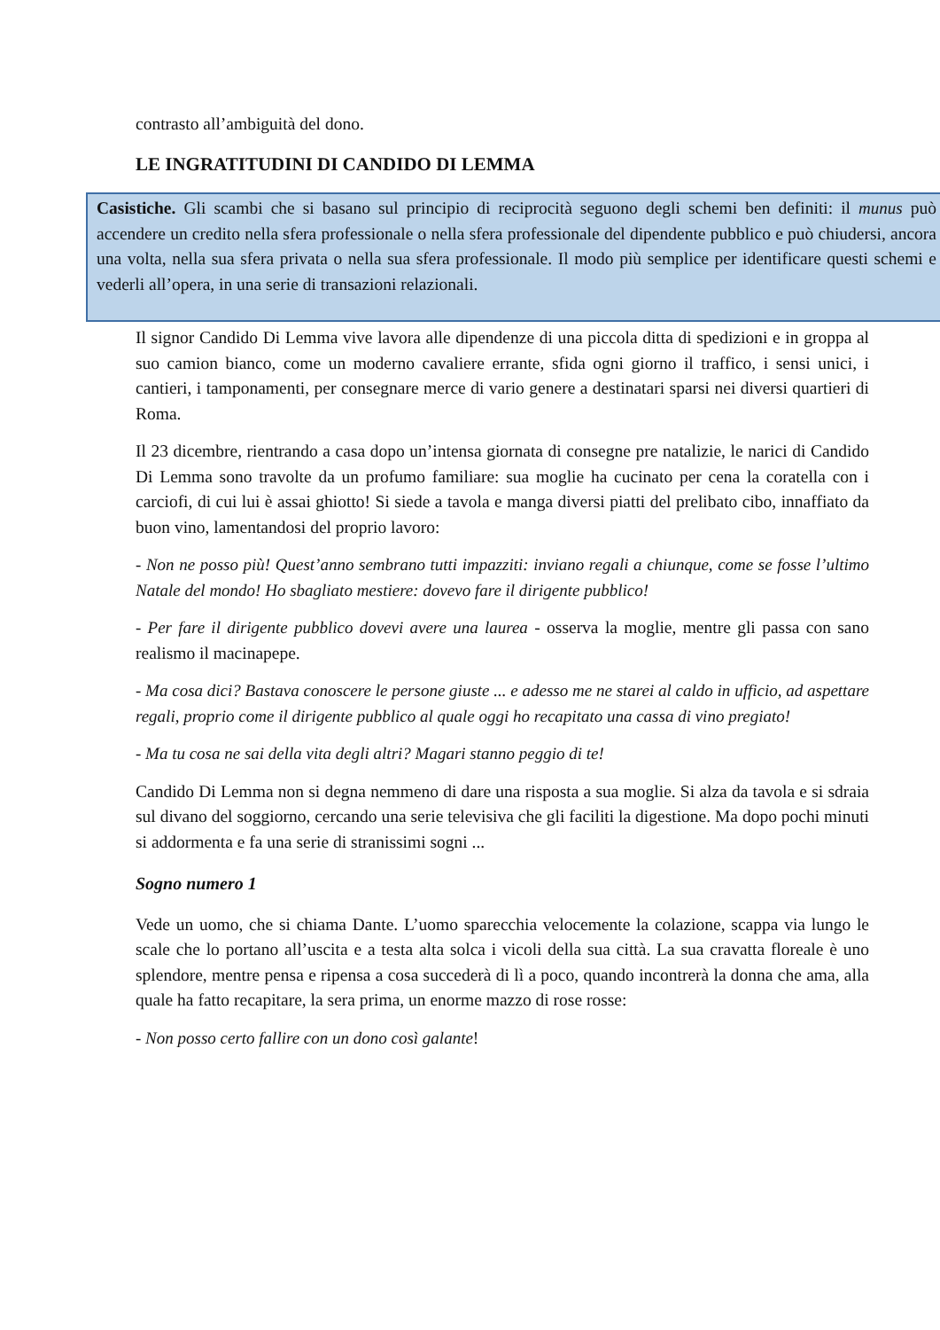contrasto all’ambiguità del dono.
LE INGRATITUDINI DI CANDIDO DI LEMMA
Casistiche. Gli scambi che si basano sul principio di reciprocità seguono degli schemi ben definiti: il munus può accendere un credito nella sfera professionale o nella sfera professionale del dipendente pubblico e può chiudersi, ancora una volta, nella sua sfera privata o nella sua sfera professionale. Il modo più semplice per identificare questi schemi e vederli all’opera, in una serie di transazioni relazionali.
Il signor Candido Di Lemma vive lavora alle dipendenze di una piccola ditta di spedizioni e in groppa al suo camion bianco, come un moderno cavaliere errante, sfida ogni giorno il traffico, i sensi unici, i cantieri, i tamponamenti, per consegnare merce di vario genere a destinatari sparsi nei diversi quartieri di Roma.
Il 23 dicembre, rientrando a casa dopo un’intensa giornata di consegne pre natalizie, le narici di Candido Di Lemma sono travolte da un profumo familiare: sua moglie ha cucinato per cena la coratella con i carciofi, di cui lui è assai ghiotto! Si siede a tavola e manga diversi piatti del prelibato cibo, innaffiato da buon vino, lamentandosi del proprio lavoro:
- Non ne posso più! Quest’anno sembrano tutti impazziti: inviano regali a chiunque, come se fosse l’ultimo Natale del mondo! Ho sbagliato mestiere: dovevo fare il dirigente pubblico!
- Per fare il dirigente pubblico dovevi avere una laurea - osserva la moglie, mentre gli passa con sano realismo il macinapepe.
- Ma cosa dici? Bastava conoscere le persone giuste ... e adesso me ne starei al caldo in ufficio, ad aspettare regali, proprio come il dirigente pubblico al quale oggi ho recapitato una cassa di vino pregiato!
- Ma tu cosa ne sai della vita degli altri? Magari stanno peggio di te!
Candido Di Lemma non si degna nemmeno di dare una risposta a sua moglie. Si alza da tavola e si sdraia sul divano del soggiorno, cercando una serie televisiva che gli faciliti la digestione. Ma dopo pochi minuti si addormenta e fa una serie di stranissimi sogni ...
Sogno numero 1
Vede un uomo, che si chiama Dante. L’uomo sparecchia velocemente la colazione, scappa via lungo le scale che lo portano all’uscita e a testa alta solca i vicoli della sua città. La sua cravatta floreale è uno splendore, mentre pensa e ripensa a cosa succederà di lì a poco, quando incontrerà la donna che ama, alla quale ha fatto recapitare, la sera prima, un enorme mazzo di rose rosse:
- Non posso certo fallire con un dono così galante!